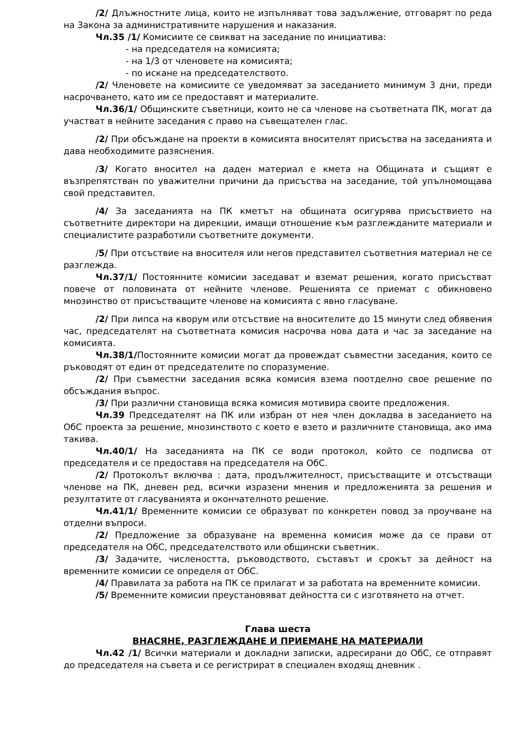/2/ Длъжностните лица, които не изпълняват това задължение, отговарят по реда на Закона за административните нарушения и наказания.
Чл.35 /1/ Комисиите се свикват на заседание по инициатива:
- на председателя на комисията;
- на 1/3 от членовете на комисията;
- по искане на председателството.
/2/ Членовете на комисиите се уведомяват за заседанието минимум 3 дни, преди насрочването, като им се предоставят и материалите.
Чл.36/1/ Общинските съветници, които не са членове на съответната ПК, могат да участват в нейните заседания с право на съвещателен глас.
/2/ При обсъждане на проекти в комисията вносителят присъства на заседанията и дава необходимите разяснения.
/3/ Когато вносител на даден материал е кмета на Общината и същият е възпрепятстван по уважителни причини да присъства на заседание, той упълномощава свой представител.
/4/ За заседанията на ПК кметът на общината осигурява присъствието на съответните директори на дирекции, имащи отношение към разглежданите материали и специалистите разработили съответните документи.
/5/ При отсъствие на вносителя или негов представител съответния материал не се разглежда.
Чл.37/1/ Постоянните комисии заседават и вземат решения, когато присъстват повече от половината от нейните членове. Решенията се приемат с обикновено мнозинство от присъстващите членове на комисията с явно гласуване.
/2/ При липса на кворум или отсъствие на вносителите до 15 минути след обявения час, председателят на съответната комисия насрочва нова дата и час за заседание на комисията.
Чл.38/1/Постоянните комисии могат да провеждат съвместни заседания, които се ръководят от един от председателите по споразумение.
/2/ При съвместни заседания всяка комисия взема поотделно свое решение по обсъждания въпрос.
/3/ При различни становища всяка комисия мотивира своите предложения.
Чл.39 Председателят на ПК или избран от нея член докладва в заседанието на ОбС проекта за решение, мнозинството с което е взето и различните становища, ако има такива.
Чл.40/1/ На заседанията на ПК се води протокол, който се подписва от председателя и се предоставя на председателя на ОбС.
/2/ Протоколът включва : дата, продължителност, присъстващите и отсъстващи членове на ПК, дневен ред, всички изразени мнения и предложенията за решения и резултатите от гласуванията и окончателното решение.
Чл.41/1/ Временните комисии се образуват по конкретен повод за проучване на отделни въпроси.
/2/ Предложение за образуване на временна комисия може да се прави от председателя на ОбС, председателството или общински съветник.
/3/ Задачите, числеността, ръководството, съставът и срокът за дейност на временните комисии се определя от ОбС.
/4/ Правилата за работа на ПК се прилагат и за работата на временните комисии.
/5/ Временните комисии преустановяват дейността си с изготвянето на отчет.
Глава шеста
ВНАСЯНЕ, РАЗГЛЕЖДАНЕ И ПРИЕМАНЕ НА МАТЕРИАЛИ
Чл.42 /1/ Всички материали и докладни записки, адресирани до ОбС, се отправят до председателя на съвета и се регистрират в специален входящ дневник .